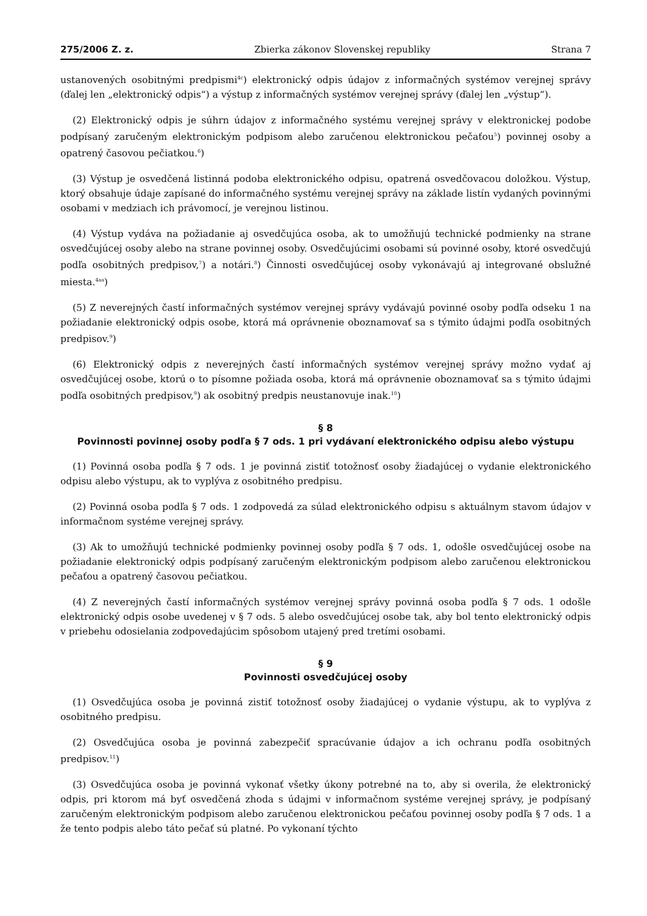275/2006 Z. z. Zbierka zákonov Slovenskej republiky Strana 7
ustanovených osobitnými predpismi<sup>4c</sup>) elektronický odpis údajov z informačných systémov verejnej správy (ďalej len „elektronický odpis“) a výstup z informačných systémov verejnej správy (ďalej len „výstup“).
(2) Elektronický odpis je súhrn údajov z informačného systému verejnej správy v elektronickej podobe podpísaný zaručeným elektronickým podpisom alebo zaručenou elektronickou pečaťou<sup>5</sup>) povinnej osoby a opatrený časovou pečiatkou.<sup>6</sup>)
(3) Výstup je osvedčená listinná podoba elektronického odpisu, opatrená osvedčovacou doložkou. Výstup, ktorý obsahuje údaje zapísané do informačného systému verejnej správy na základe listín vydaných povinnými osobami v medziach ich právomocí, je verejnou listinou.
(4) Výstup vydáva na požiadanie aj osvedčujúca osoba, ak to umožňujú technické podmienky na strane osvedčujúcej osoby alebo na strane povinnej osoby. Osvedčujúcimi osobami sú povinné osoby, ktoré osvedčujú podľa osobitných predpisov,<sup>7</sup>) a notári.<sup>8</sup>) Činnosti osvedčujúcej osoby vykonávajú aj integrované obslužné miesta.<sup>4aa</sup>)
(5) Z neverejných častí informačných systémov verejnej správy vydávajú povinné osoby podľa odseku 1 na požiadanie elektronický odpis osobe, ktorá má oprávnenie oboznamovať sa s týmito údajmi podľa osobitných predpisov.<sup>9</sup>)
(6) Elektronický odpis z neverejných častí informačných systémov verejnej správy možno vydať aj osvedčujúcej osobe, ktorú o to písomne požiada osoba, ktorá má oprávnenie oboznamovať sa s týmito údajmi podľa osobitných predpisov,<sup>9</sup>) ak osobitný predpis neustanovuje inak.<sup>10</sup>)
§ 8
Povinnosti povinnej osoby podľa § 7 ods. 1 pri vydávaní elektronického odpisu alebo výstupu
(1) Povinná osoba podľa § 7 ods. 1 je povinná zistiť totožnosť osoby žiadajúcej o vydanie elektronického odpisu alebo výstupu, ak to vyplýva z osobitného predpisu.
(2) Povinná osoba podľa § 7 ods. 1 zodpovedá za súlad elektronického odpisu s aktuálnym stavom údajov v informačnom systéme verejnej správy.
(3) Ak to umožňujú technické podmienky povinnej osoby podľa § 7 ods. 1, odošle osvedčujúcej osobe na požiadanie elektronický odpis podpísaný zaručeným elektronickým podpisom alebo zaručenou elektronickou pečaťou a opatrený časovou pečiatkou.
(4) Z neverejných častí informačných systémov verejnej správy povinná osoba podľa § 7 ods. 1 odošle elektronický odpis osobe uvedenej v § 7 ods. 5 alebo osvedčujúcej osobe tak, aby bol tento elektronický odpis v priebehu odosielania zodpovedajúcim spôsobom utajený pred tretími osobami.
§ 9
Povinnosti osvedčujúcej osoby
(1) Osvedčujúca osoba je povinná zistiť totožnosť osoby žiadajúcej o vydanie výstupu, ak to vyplýva z osobitného predpisu.
(2) Osvedčujúca osoba je povinná zabezpečiť spracúvanie údajov a ich ochranu podľa osobitných predpisov.<sup>11</sup>)
(3) Osvedčujúca osoba je povinná vykonať všetky úkony potrebné na to, aby si overila, že elektronický odpis, pri ktorom má byť osvedčená zhoda s údajmi v informačnom systéme verejnej správy, je podpísaný zaručeným elektronickým podpisom alebo zaručenou elektronickou pečaťou povinnej osoby podľa § 7 ods. 1 a že tento podpis alebo táto pečať sú platné. Po vykonaní týchto